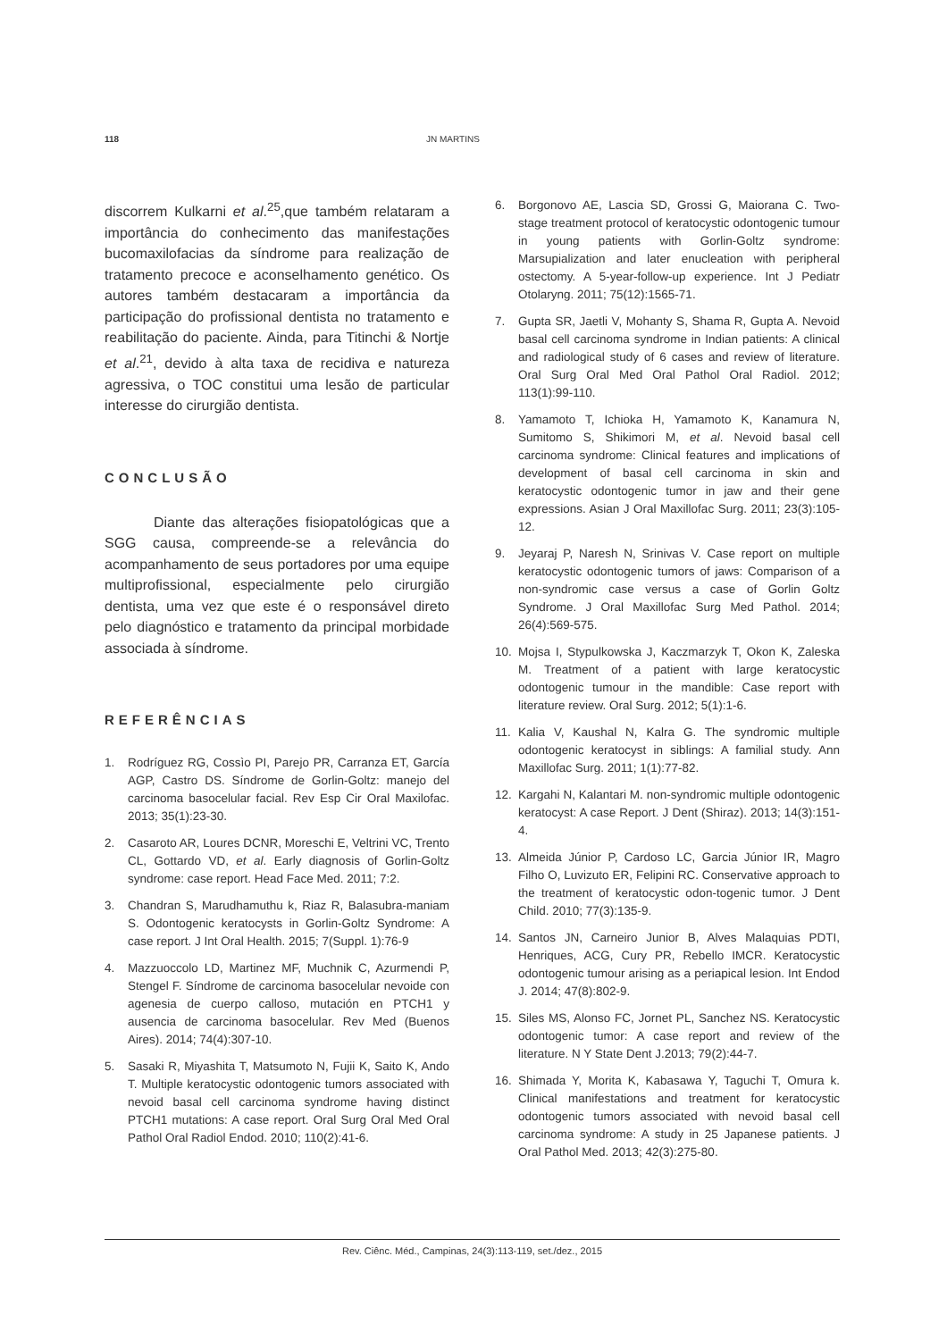118 JN MARTINS
discorrem Kulkarni et al.<sup>25</sup>,que também relataram a importância do conhecimento das manifestações bucomaxilofacias da síndrome para realização de tratamento precoce e aconselhamento genético. Os autores também destacaram a importância da participação do profissional dentista no tratamento e reabilitação do paciente. Ainda, para Titinchi & Nortje et al.<sup>21</sup>, devido à alta taxa de recidiva e natureza agressiva, o TOC constitui uma lesão de particular interesse do cirurgião dentista.
CONCLUSÃO
Diante das alterações fisiopatológicas que a SGG causa, compreende-se a relevância do acompanhamento de seus portadores por uma equipe multiprofissional, especialmente pelo cirurgião dentista, uma vez que este é o responsável direto pelo diagnóstico e tratamento da principal morbidade associada à síndrome.
REFERÊNCIAS
1. Rodríguez RG, Cossìo PI, Parejo PR, Carranza ET, García AGP, Castro DS. Síndrome de Gorlin-Goltz: manejo del carcinoma basocelular facial. Rev Esp Cir Oral Maxilofac. 2013; 35(1):23-30.
2. Casaroto AR, Loures DCNR, Moreschi E, Veltrini VC, Trento CL, Gottardo VD, et al. Early diagnosis of Gorlin-Goltz syndrome: case report. Head Face Med. 2011; 7:2.
3. Chandran S, Marudhamuthu k, Riaz R, Balasubra-maniam S. Odontogenic keratocysts in Gorlin-Goltz Syndrome: A case report. J Int Oral Health. 2015; 7(Suppl. 1):76-9
4. Mazzuoccolo LD, Martinez MF, Muchnik C, Azurmendi P, Stengel F. Síndrome de carcinoma basocelular nevoide con agenesia de cuerpo calloso, mutación en PTCH1 y ausencia de carcinoma basocelular. Rev Med (Buenos Aires). 2014; 74(4):307-10.
5. Sasaki R, Miyashita T, Matsumoto N, Fujii K, Saito K, Ando T. Multiple keratocystic odontogenic tumors associated with nevoid basal cell carcinoma syndrome having distinct PTCH1 mutations: A case report. Oral Surg Oral Med Oral Pathol Oral Radiol Endod. 2010; 110(2):41-6.
6. Borgonovo AE, Lascia SD, Grossi G, Maiorana C. Two-stage treatment protocol of keratocystic odontogenic tumour in young patients with Gorlin-Goltz syndrome: Marsupialization and later enucleation with peripheral ostectomy. A 5-year-follow-up experience. Int J Pediatr Otolaryng. 2011; 75(12):1565-71.
7. Gupta SR, Jaetli V, Mohanty S, Shama R, Gupta A. Nevoid basal cell carcinoma syndrome in Indian patients: A clinical and radiological study of 6 cases and review of literature. Oral Surg Oral Med Oral Pathol Oral Radiol. 2012; 113(1):99-110.
8. Yamamoto T, Ichioka H, Yamamoto K, Kanamura N, Sumitomo S, Shikimori M, et al. Nevoid basal cell carcinoma syndrome: Clinical features and implications of development of basal cell carcinoma in skin and keratocystic odontogenic tumor in jaw and their gene expressions. Asian J Oral Maxillofac Surg. 2011; 23(3):105-12.
9. Jeyaraj P, Naresh N, Srinivas V. Case report on multiple keratocystic odontogenic tumors of jaws: Comparison of a non-syndromic case versus a case of Gorlin Goltz Syndrome. J Oral Maxillofac Surg Med Pathol. 2014; 26(4):569-575.
10. Mojsa I, Stypulkowska J, Kaczmarzyk T, Okon K, Zaleska M. Treatment of a patient with large keratocystic odontogenic tumour in the mandible: Case report with literature review. Oral Surg. 2012; 5(1):1-6.
11. Kalia V, Kaushal N, Kalra G. The syndromic multiple odontogenic keratocyst in siblings: A familial study. Ann Maxillofac Surg. 2011; 1(1):77-82.
12. Kargahi N, Kalantari M. non-syndromic multiple odontogenic keratocyst: A case Report. J Dent (Shiraz). 2013; 14(3):151-4.
13. Almeida Júnior P, Cardoso LC, Garcia Júnior IR, Magro Filho O, Luvizuto ER, Felipini RC. Conservative approach to the treatment of keratocystic odon-togenic tumor. J Dent Child. 2010; 77(3):135-9.
14. Santos JN, Carneiro Junior B, Alves Malaquias PDTI, Henriques, ACG, Cury PR, Rebello IMCR. Keratocystic odontogenic tumour arising as a periapical lesion. Int Endod J. 2014; 47(8):802-9.
15. Siles MS, Alonso FC, Jornet PL, Sanchez NS. Keratocystic odontogenic tumor: A case report and review of the literature. N Y State Dent J.2013; 79(2):44-7.
16. Shimada Y, Morita K, Kabasawa Y, Taguchi T, Omura k. Clinical manifestations and treatment for keratocystic odontogenic tumors associated with nevoid basal cell carcinoma syndrome: A study in 25 Japanese patients. J Oral Pathol Med. 2013; 42(3):275-80.
Rev. Ciênc. Méd., Campinas, 24(3):113-119, set./dez., 2015